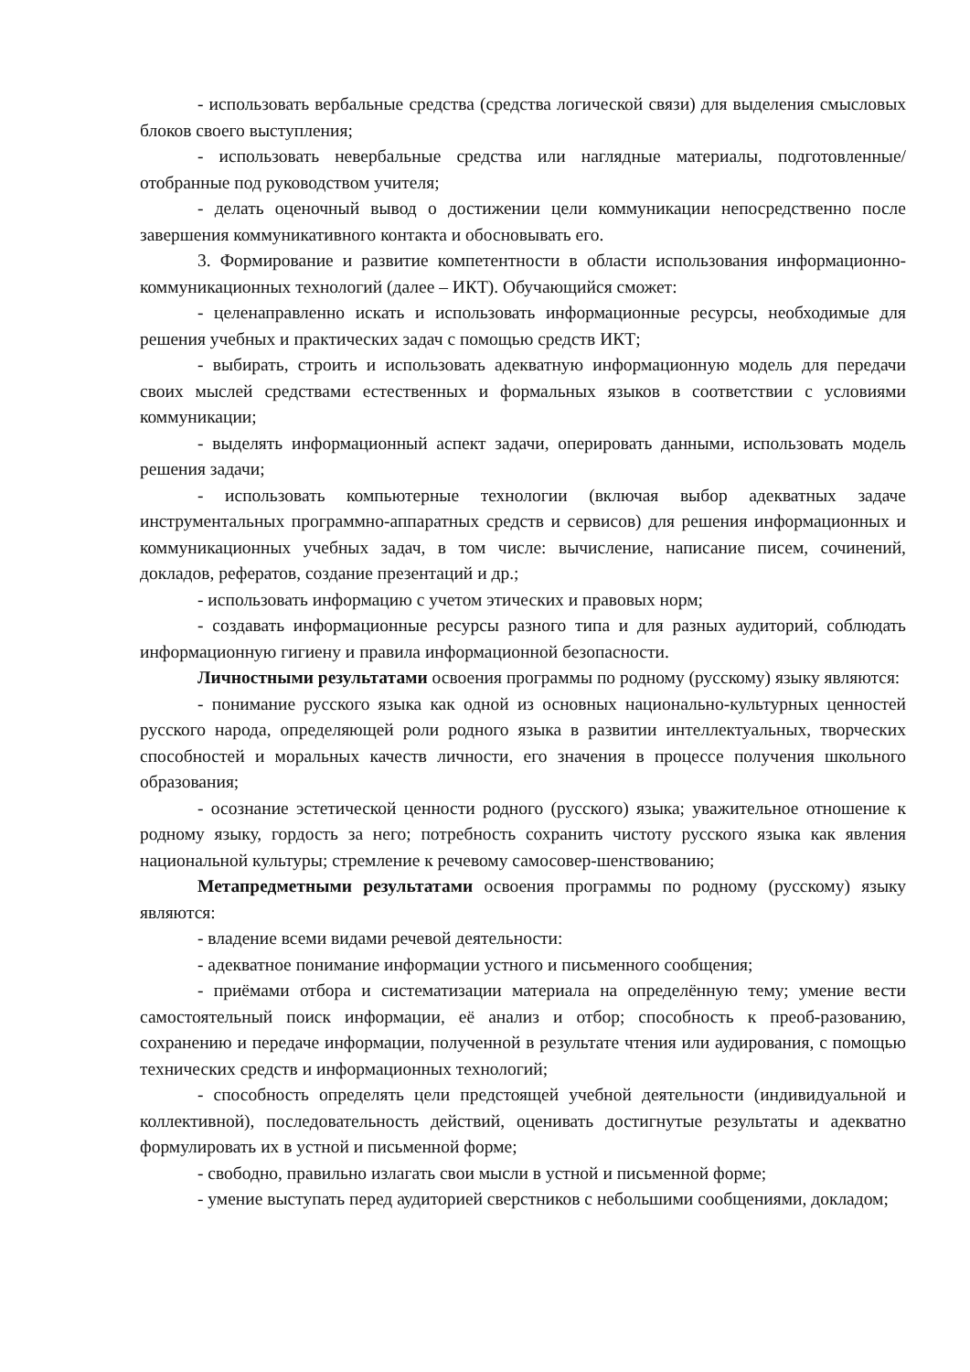- использовать вербальные средства (средства логической связи) для выделения смысловых блоков своего выступления;
- использовать невербальные средства или наглядные материалы, подготовленные/ отобранные под руководством учителя;
- делать оценочный вывод о достижении цели коммуникации непосредственно после завершения коммуникативного контакта и обосновывать его.
3. Формирование и развитие компетентности в области использования информационно-коммуникационных технологий (далее – ИКТ). Обучающийся сможет:
- целенаправленно искать и использовать информационные ресурсы, необходимые для решения учебных и практических задач с помощью средств ИКТ;
- выбирать, строить и использовать адекватную информационную модель для передачи своих мыслей средствами естественных и формальных языков в соответствии с условиями коммуникации;
- выделять информационный аспект задачи, оперировать данными, использовать модель решения задачи;
- использовать компьютерные технологии (включая выбор адекватных задаче инструментальных программно-аппаратных средств и сервисов) для решения информационных и коммуникационных учебных задач, в том числе: вычисление, написание писем, сочинений, докладов, рефератов, создание презентаций и др.;
- использовать информацию с учетом этических и правовых норм;
- создавать информационные ресурсы разного типа и для разных аудиторий, соблюдать информационную гигиену и правила информационной безопасности.
Личностными результатами освоения программы по родному (русскому) языку являются:
- понимание русского языка как одной из основных национально-культурных ценностей русского народа, определяющей роли родного языка в развитии интеллектуальных, творческих способностей и моральных качеств личности, его значения в процессе получения школьного образования;
- осознание эстетической ценности родного (русского) языка; уважительное отношение к родному языку, гордость за него; потребность сохранить чистоту русского языка как явления национальной культуры; стремление к речевому самосовер-шенствованию;
Метапредметными результатами освоения программы по родному (русскому) языку являются:
- владение всеми видами речевой деятельности:
- адекватное понимание информации устного и письменного сообщения;
- приёмами отбора и систематизации материала на определённую тему; умение вести самостоятельный поиск информации, её анализ и отбор; способность к преоб-разованию, сохранению и передаче информации, полученной в результате чтения или аудирования, с помощью технических средств и информационных технологий;
- способность определять цели предстоящей учебной деятельности (индивидуальной и коллективной), последовательность действий, оценивать достигнутые результаты и адекватно формулировать их в устной и письменной форме;
- свободно, правильно излагать свои мысли в устной и письменной форме;
- умение выступать перед аудиторией сверстников с небольшими сообщениями, докладом;